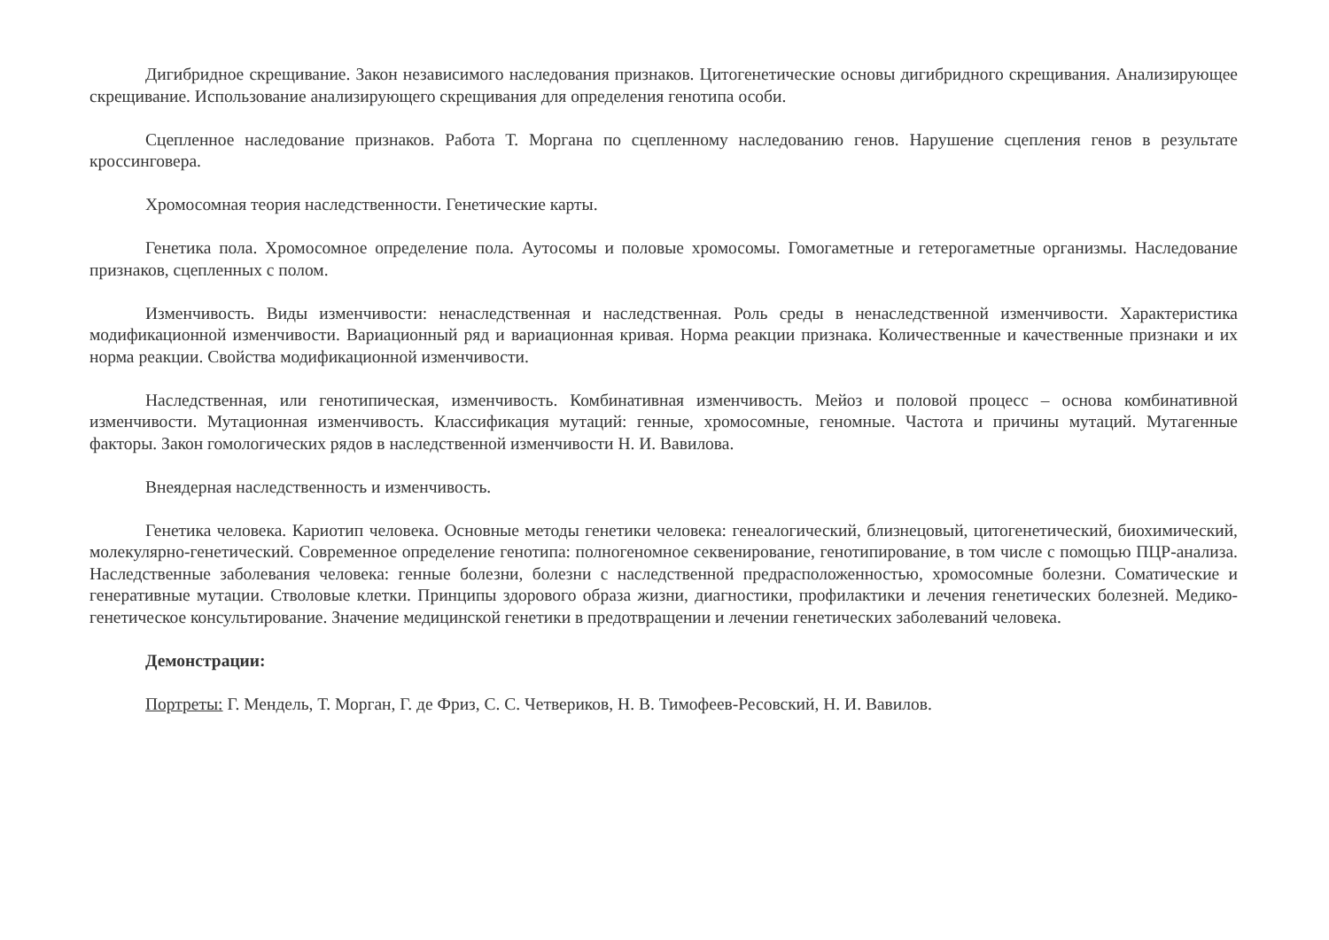Дигибридное скрещивание. Закон независимого наследования признаков. Цитогенетические основы дигибридного скрещивания. Анализирующее скрещивание. Использование анализирующего скрещивания для определения генотипа особи.
Сцепленное наследование признаков. Работа Т. Моргана по сцепленному наследованию генов. Нарушение сцепления генов в результате кроссинговера.
Хромосомная теория наследственности. Генетические карты.
Генетика пола. Хромосомное определение пола. Аутосомы и половые хромосомы. Гомогаметные и гетерогаметные организмы. Наследование признаков, сцепленных с полом.
Изменчивость. Виды изменчивости: ненаследственная и наследственная. Роль среды в ненаследственной изменчивости. Характеристика модификационной изменчивости. Вариационный ряд и вариационная кривая. Норма реакции признака. Количественные и качественные признаки и их норма реакции. Свойства модификационной изменчивости.
Наследственная, или генотипическая, изменчивость. Комбинативная изменчивость. Мейоз и половой процесс – основа комбинативной изменчивости. Мутационная изменчивость. Классификация мутаций: генные, хромосомные, геномные. Частота и причины мутаций. Мутагенные факторы. Закон гомологических рядов в наследственной изменчивости Н. И. Вавилова.
Внеядерная наследственность и изменчивость.
Генетика человека. Кариотип человека. Основные методы генетики человека: генеалогический, близнецовый, цитогенетический, биохимический, молекулярно-генетический. Современное определение генотипа: полногеномное секвенирование, генотипирование, в том числе с помощью ПЦР-анализа. Наследственные заболевания человека: генные болезни, болезни с наследственной предрасположенностью, хромосомные болезни. Соматические и генеративные мутации. Стволовые клетки. Принципы здорового образа жизни, диагностики, профилактики и лечения генетических болезней. Медико-генетическое консультирование. Значение медицинской генетики в предотвращении и лечении генетических заболеваний человека.
Демонстрации:
Портреты: Г. Мендель, Т. Морган, Г. де Фриз, С. С. Четвериков, Н. В. Тимофеев-Ресовский, Н. И. Вавилов.